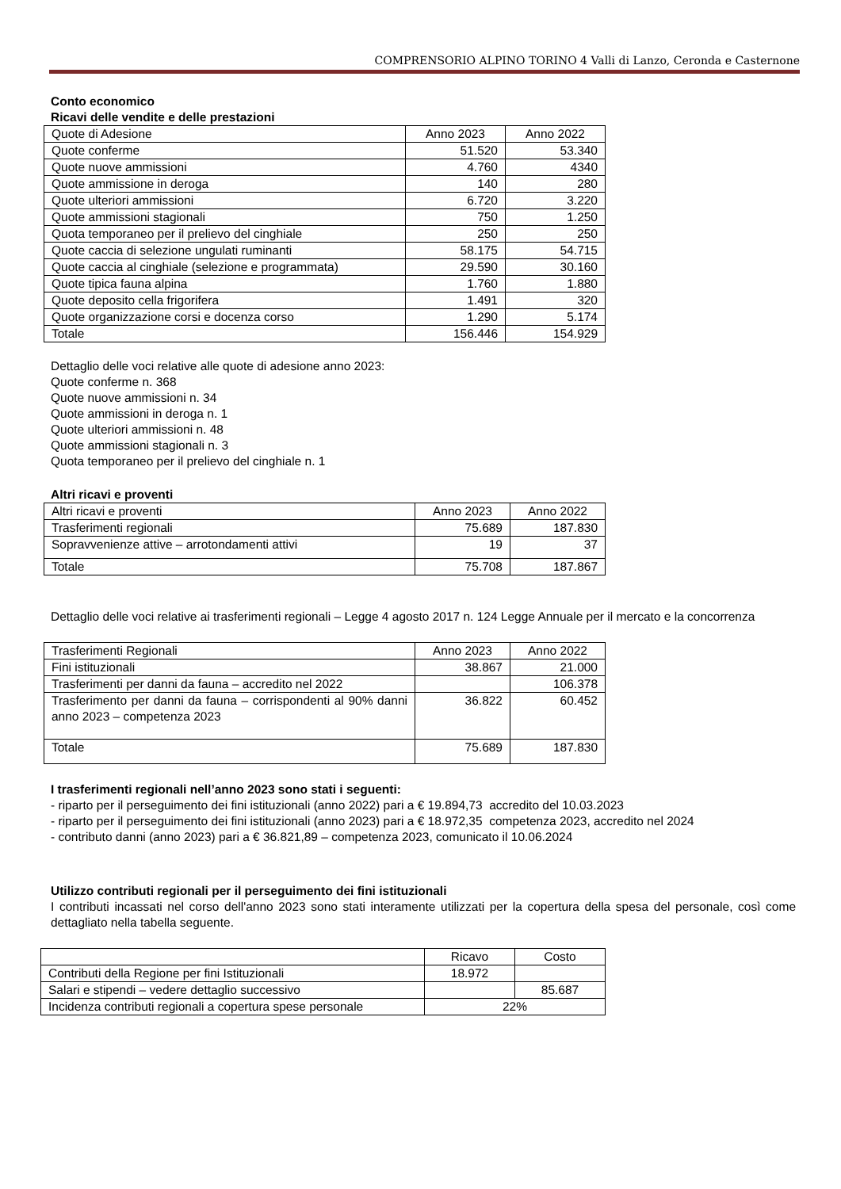COMPRENSORIO ALPINO TORINO 4 Valli di Lanzo, Ceronda e Casternone
Conto economico
Ricavi delle vendite e delle prestazioni
| Quote di Adesione | Anno 2023 | Anno 2022 |
| Quote conferme | 51.520 | 53.340 |
| Quote nuove ammissioni | 4.760 | 4340 |
| Quote ammissione in deroga | 140 | 280 |
| Quote ulteriori ammissioni | 6.720 | 3.220 |
| Quote ammissioni stagionali | 750 | 1.250 |
| Quota temporaneo per il prelievo del cinghiale | 250 | 250 |
| Quote caccia di selezione ungulati ruminanti | 58.175 | 54.715 |
| Quote caccia al cinghiale (selezione e programmata) | 29.590 | 30.160 |
| Quote tipica fauna alpina | 1.760 | 1.880 |
| Quote deposito cella frigorifera | 1.491 | 320 |
| Quote organizzazione corsi e docenza corso | 1.290 | 5.174 |
| Totale | 156.446 | 154.929 |
Dettaglio delle voci relative alle quote di adesione anno 2023:
Quote conferme n. 368
Quote nuove ammissioni n. 34
Quote ammissioni in deroga n. 1
Quote ulteriori ammissioni n. 48
Quote ammissioni stagionali n. 3
Quota temporaneo per il prelievo del cinghiale n. 1
Altri ricavi e proventi
| Altri ricavi e proventi | Anno 2023 | Anno 2022 |
| Trasferimenti regionali | 75.689 | 187.830 |
| Sopravvenienze attive – arrotondamenti attivi | 19 | 37 |
| Totale | 75.708 | 187.867 |
Dettaglio delle voci relative ai trasferimenti regionali – Legge 4 agosto 2017 n. 124 Legge Annuale per il mercato e la concorrenza
| Trasferimenti Regionali | Anno 2023 | Anno 2022 |
| Fini istituzionali | 38.867 | 21.000 |
| Trasferimenti per danni da fauna – accredito nel 2022 | | 106.378 |
| Trasferimento per danni da fauna – corrispondenti al 90% danni anno 2023 – competenza 2023 | 36.822 | 60.452 |
| Totale | 75.689 | 187.830 |
I trasferimenti regionali nell’anno 2023 sono stati i seguenti:
- riparto per il perseguimento dei fini istituzionali (anno 2022) pari a € 19.894,73 accredito del 10.03.2023
- riparto per il perseguimento dei fini istituzionali (anno 2023) pari a € 18.972,35 competenza 2023, accredito nel 2024
- contributo danni (anno 2023) pari a € 36.821,89 – competenza 2023, comunicato il 10.06.2024
Utilizzo contributi regionali per il perseguimento dei fini istituzionali
I contributi incassati nel corso dell'anno 2023 sono stati interamente utilizzati per la copertura della spesa del personale, così come dettagliato nella tabella seguente.
| | Ricavo | Costo |
| Contributi della Regione per fini Istituzionali | 18.972 | |
| Salari e stipendi – vedere dettaglio successivo | | 85.687 |
| Incidenza contributi regionali a copertura spese personale | 22% | |